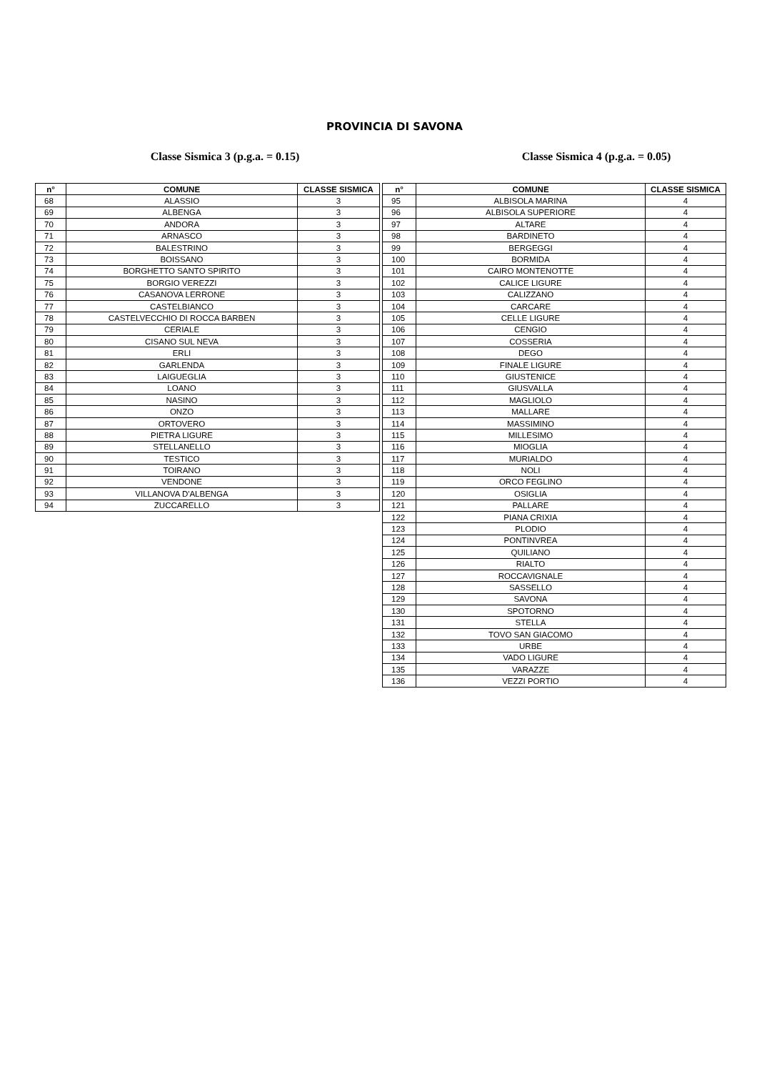PROVINCIA DI SAVONA
Classe Sismica 3 (p.g.a. = 0.15) Classe Sismica 4 (p.g.a. = 0.05)
| n° | COMUNE | CLASSE SISMICA |
| --- | --- | --- |
| 68 | ALASSIO | 3 |
| 69 | ALBENGA | 3 |
| 70 | ANDORA | 3 |
| 71 | ARNASCO | 3 |
| 72 | BALESTRINO | 3 |
| 73 | BOISSANO | 3 |
| 74 | BORGHETTO SANTO SPIRITO | 3 |
| 75 | BORGIO VEREZZI | 3 |
| 76 | CASANOVA LERRONE | 3 |
| 77 | CASTELBIANCO | 3 |
| 78 | CASTELVECCHIO DI ROCCA BARBEN | 3 |
| 79 | CERIALE | 3 |
| 80 | CISANO SUL NEVA | 3 |
| 81 | ERLI | 3 |
| 82 | GARLENDA | 3 |
| 83 | LAIGUEGLIA | 3 |
| 84 | LOANO | 3 |
| 85 | NASINO | 3 |
| 86 | ONZO | 3 |
| 87 | ORTOVERO | 3 |
| 88 | PIETRA LIGURE | 3 |
| 89 | STELLANELLO | 3 |
| 90 | TESTICO | 3 |
| 91 | TOIRANO | 3 |
| 92 | VENDONE | 3 |
| 93 | VILLANOVA D'ALBENGA | 3 |
| 94 | ZUCCARELLO | 3 |
| n° | COMUNE | CLASSE SISMICA |
| --- | --- | --- |
| 95 | ALBISOLA MARINA | 4 |
| 96 | ALBISOLA SUPERIORE | 4 |
| 97 | ALTARE | 4 |
| 98 | BARDINETO | 4 |
| 99 | BERGEGGI | 4 |
| 100 | BORMIDA | 4 |
| 101 | CAIRO MONTENOTTE | 4 |
| 102 | CALICE LIGURE | 4 |
| 103 | CALIZZANO | 4 |
| 104 | CARCARE | 4 |
| 105 | CELLE LIGURE | 4 |
| 106 | CENGIO | 4 |
| 107 | COSSERIA | 4 |
| 108 | DEGO | 4 |
| 109 | FINALE LIGURE | 4 |
| 110 | GIUSTENICE | 4 |
| 111 | GIUSVALLA | 4 |
| 112 | MAGLIOLO | 4 |
| 113 | MALLARE | 4 |
| 114 | MASSIMINO | 4 |
| 115 | MILLESIMO | 4 |
| 116 | MIOGLIA | 4 |
| 117 | MURIALDO | 4 |
| 118 | NOLI | 4 |
| 119 | ORCO FEGLINO | 4 |
| 120 | OSIGLIA | 4 |
| 121 | PALLARE | 4 |
| 122 | PIANA CRIXIA | 4 |
| 123 | PLODIO | 4 |
| 124 | PONTINVREA | 4 |
| 125 | QUILIANO | 4 |
| 126 | RIALTO | 4 |
| 127 | ROCCAVIGNALE | 4 |
| 128 | SASSELLO | 4 |
| 129 | SAVONA | 4 |
| 130 | SPOTORNO | 4 |
| 131 | STELLA | 4 |
| 132 | TOVO SAN GIACOMO | 4 |
| 133 | URBE | 4 |
| 134 | VADO LIGURE | 4 |
| 135 | VARAZZE | 4 |
| 136 | VEZZI PORTIO | 4 |